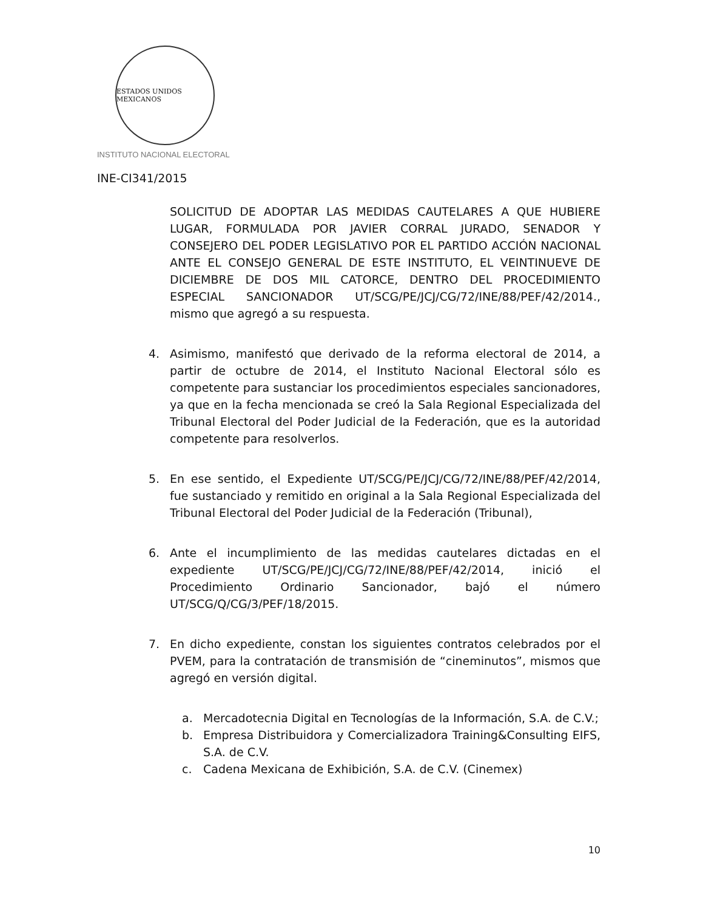ESTADOS UNIDOS MEXICANOS
INSTITUTO NACIONAL ELECTORAL
INE-CI341/2015
SOLICITUD DE ADOPTAR LAS MEDIDAS CAUTELARES A QUE HUBIERE LUGAR, FORMULADA POR JAVIER CORRAL JURADO, SENADOR Y CONSEJERO DEL PODER LEGISLATIVO POR EL PARTIDO ACCIÓN NACIONAL ANTE EL CONSEJO GENERAL DE ESTE INSTITUTO, EL VEINTINUEVE DE DICIEMBRE DE DOS MIL CATORCE, DENTRO DEL PROCEDIMIENTO ESPECIAL SANCIONADOR UT/SCG/PE/JCJ/CG/72/INE/88/PEF/42/2014., mismo que agregó a su respuesta.
4. Asimismo, manifestó que derivado de la reforma electoral de 2014, a partir de octubre de 2014, el Instituto Nacional Electoral sólo es competente para sustanciar los procedimientos especiales sancionadores, ya que en la fecha mencionada se creó la Sala Regional Especializada del Tribunal Electoral del Poder Judicial de la Federación, que es la autoridad competente para resolverlos.
5. En ese sentido, el Expediente UT/SCG/PE/JCJ/CG/72/INE/88/PEF/42/2014, fue sustanciado y remitido en original a la Sala Regional Especializada del Tribunal Electoral del Poder Judicial de la Federación (Tribunal),
6. Ante el incumplimiento de las medidas cautelares dictadas en el expediente UT/SCG/PE/JCJ/CG/72/INE/88/PEF/42/2014, inició el Procedimiento Ordinario Sancionador, bajó el número UT/SCG/Q/CG/3/PEF/18/2015.
7. En dicho expediente, constan los siguientes contratos celebrados por el PVEM, para la contratación de transmisión de “cineminutos”, mismos que agregó en versión digital.
a. Mercadotecnia Digital en Tecnologías de la Información, S.A. de C.V.;
b. Empresa Distribuidora y Comercializadora Training&Consulting EIFS, S.A. de C.V.
c. Cadena Mexicana de Exhibición, S.A. de C.V. (Cinemex)
10